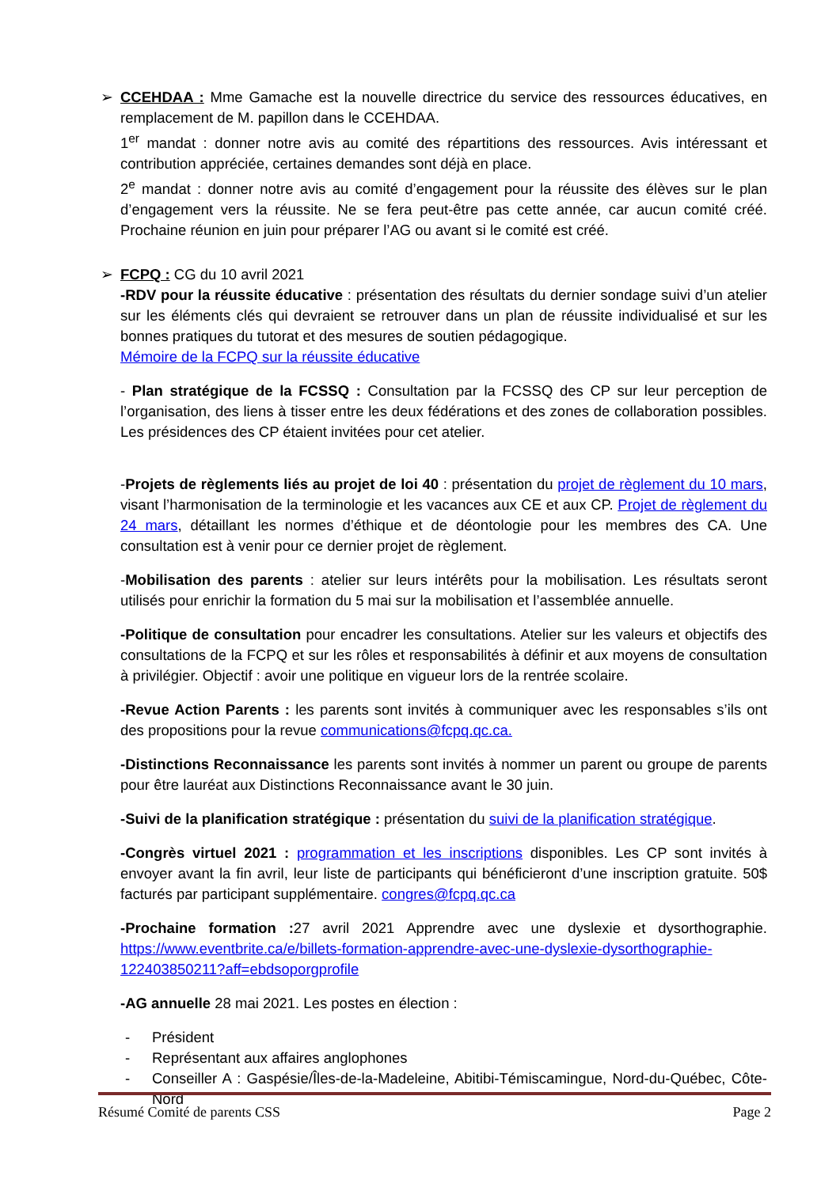➢
CCEHDAA : Mme Gamache est la nouvelle directrice du service des ressources éducatives, en remplacement de M. papillon dans le CCEHDAA.
1<sup>er</sup> mandat : donner notre avis au comité des répartitions des ressources. Avis intéressant et contribution appréciée, certaines demandes sont déjà en place.
2<sup>e</sup> mandat : donner notre avis au comité d’engagement pour la réussite des élèves sur le plan d’engagement vers la réussite. Ne se fera peut-être pas cette année, car aucun comité créé. Prochaine réunion en juin pour préparer l’AG ou avant si le comité est créé.
➢
FCPQ : CG du 10 avril 2021
-RDV pour la réussite éducative : présentation des résultats du dernier sondage suivi d’un atelier sur les éléments clés qui devraient se retrouver dans un plan de réussite individualisé et sur les bonnes pratiques du tutorat et des mesures de soutien pédagogique.
Mémoire de la FCPQ sur la réussite éducative
- Plan stratégique de la FCSSQ : Consultation par la FCSSQ des CP sur leur perception de l’organisation, des liens à tisser entre les deux fédérations et des zones de collaboration possibles. Les présidences des CP étaient invitées pour cet atelier.
-Projets de règlements liés au projet de loi 40 : présentation du projet de règlement du 10 mars, visant l’harmonisation de la terminologie et les vacances aux CE et aux CP. Projet de règlement du 24 mars, détaillant les normes d’éthique et de déontologie pour les membres des CA. Une consultation est à venir pour ce dernier projet de règlement.
-Mobilisation des parents : atelier sur leurs intérêts pour la mobilisation. Les résultats seront utilisés pour enrichir la formation du 5 mai sur la mobilisation et l’assemblée annuelle.
-Politique de consultation pour encadrer les consultations. Atelier sur les valeurs et objectifs des consultations de la FCPQ et sur les rôles et responsabilités à définir et aux moyens de consultation à privilégier. Objectif : avoir une politique en vigueur lors de la rentrée scolaire.
-Revue Action Parents : les parents sont invités à communiquer avec les responsables s’ils ont des propositions pour la revue communications@fcpq.qc.ca.
-Distinctions Reconnaissance les parents sont invités à nommer un parent ou groupe de parents pour être lauréat aux Distinctions Reconnaissance avant le 30 juin.
-Suivi de la planification stratégique : présentation du suivi de la planification stratégique.
-Congrès virtuel 2021 : programmation et les inscriptions disponibles. Les CP sont invités à envoyer avant la fin avril, leur liste de participants qui bénéficieront d’une inscription gratuite. 50$ facturés par participant supplémentaire. congres@fcpq.qc.ca
-Prochaine formation : 27 avril 2021 Apprendre avec une dyslexie et dysorthographie. https://www.eventbrite.ca/e/billets-formation-apprendre-avec-une-dyslexie-dysorthographie-122403850211?aff=ebdsoporgprofile
-AG annuelle 28 mai 2021. Les postes en élection :
- Président
- Représentant aux affaires anglophones
- Conseiller A : Gaspésie/Îles-de-la-Madeleine, Abitibi-Témiscamingue, Nord-du-Québec, Côte-Nord
Résumé Comité de parents CSS Page 2